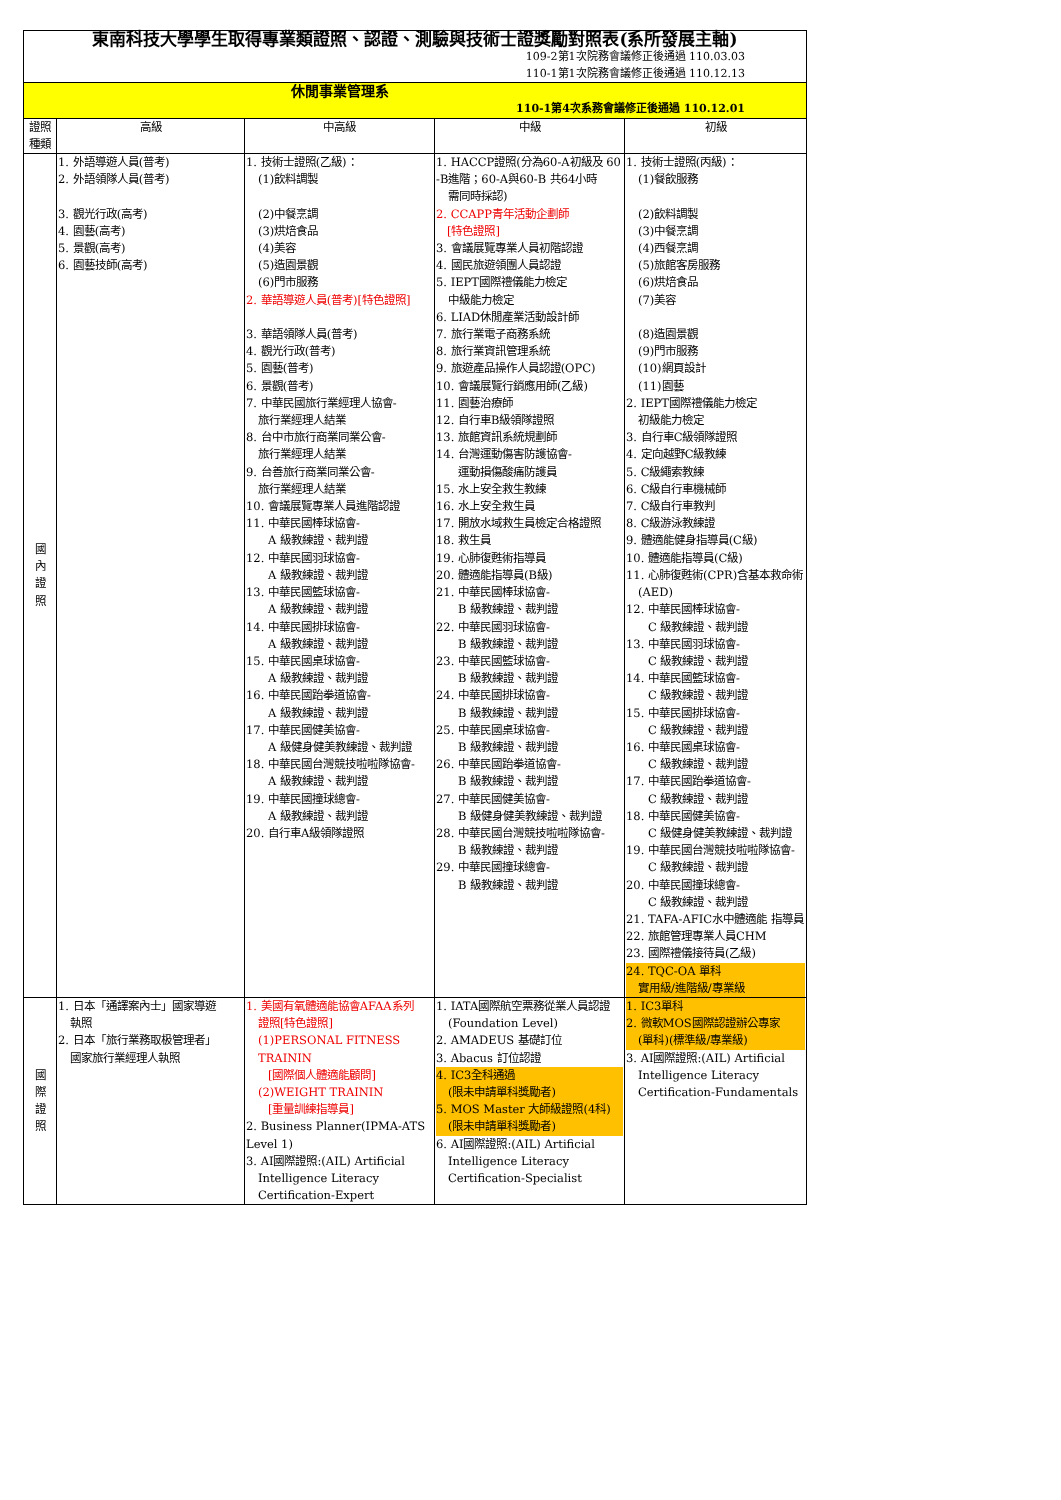| 東南科技大學學生取得專業類證照、認證、測驗與技術士證獎勵對照表(系所發展主軸) 109-2第1次院務會議修正後通過 110.03.03 110-1第1次院務會議修正後通過 110.12.13 | | | | |
| 休閒事業管理系 110-1第4次系務會議修正後通過 110.12.01 | | | | |
| 證照種類 | 高級 | 中高級 | 中級 | 初級 |
| 國 內 證 照 | 1. 外語導遊人員(普考) 2. 外語領隊人員(普考) 3. 觀光行政(高考) 4. 園藝(高考) 5. 景觀(高考) 6. 園藝技師(高考) | 1. 技術士證照(乙級)： (1)飲料調製 (2)中餐烹調 (3)烘焙食品 (4)美容 (5)造園景觀 (6)門市服務 2. 華語導遊人員(普考)[特色證照] 3. 華語領隊人員(普考) 4. 觀光行政(普考) 5. 園藝(普考) 6. 景觀(普考) 7. 中華民國旅行業經理人協會- 旅行業經理人結業 8. 台中市旅行商業同業公會- 旅行業經理人結業 9. 台善旅行商業同業公會- 旅行業經理人結業 10. 會議展覽專業人員進階認證 11. 中華民國棒球協會- A 級教練證、裁判證 12. 中華民國羽球協會- A 級教練證、裁判證 13. 中華民國籃球協會- A 級教練證、裁判證 14. 中華民國排球協會- A 級教練證、裁判證 15. 中華民國桌球協會- A 級教練證、裁判證 16. 中華民國跆拳道協會- A 級教練證、裁判證 17. 中華民國健美協會- A 級健身健美教練證、裁判證 18. 中華民國台灣競技啦啦隊協會- A 級教練證、裁判證 19. 中華民國撞球總會- A 級教練證、裁判證 20. 自行車A級領隊證照 | 1. HACCP證照(分為60-A初級及 60 -B進階；60-A與60-B 共64小時 需同時採認) 2. CCAPP青年活動企劃師 [特色證照] 3. 會議展覽專業人員初階認證 4. 國民旅遊領團人員認證 5. IEPT國際禮儀能力檢定 中級能力檢定 6. LIAD休閒產業活動設計師 7. 旅行業電子商務系統 8. 旅行業資訊管理系統 9. 旅遊產品操作人員認證(OPC) 10. 會議展覽行銷應用師(乙級) 11. 園藝治療師 12. 自行車B級領隊證照 13. 旅館資訊系統規劃師 14. 台灣運動傷害防護協會- 運動損傷酸痛防護員 15. 水上安全救生教練 16. 水上安全救生員 17. 開放水域救生員檢定合格證照 18. 救生員 19. 心肺復甦術指導員 20. 體適能指導員(B級) 21. 中華民國棒球協會- B 級教練證、裁判證 22. 中華民國羽球協會- B 級教練證、裁判證 23. 中華民國籃球協會- B 級教練證、裁判證 24. 中華民國排球協會- B 級教練證、裁判證 25. 中華民國桌球協會- B 級教練證、裁判證 26. 中華民國跆拳道協會- B 級教練證、裁判證 27. 中華民國健美協會- B 級健身健美教練證、裁判證 28. 中華民國台灣競技啦啦隊協會- B 級教練證、裁判證 29. 中華民國撞球總會- B 級教練證、裁判證 | 1. 技術士證照(丙級)： (1)餐飲服務 (2)飲料調製 (3)中餐烹調 (4)西餐烹調 (5)旅館客房服務 (6)烘焙食品 (7)美容 (8)造園景觀 (9)門市服務 (10)網頁設計 (11)園藝 2. IEPT國際禮儀能力檢定 初級能力檢定 3. 自行車C級領隊證照 4. 定向越野C級教練 5. C級繩索教練 6. C級自行車機械師 7. C級自行車教判 8. C級游泳教練證 9. 體適能健身指導員(C級) 10. 體適能指導員(C級) 11. 心肺復甦術(CPR)含基本救命術 (AED) 12. 中華民國棒球協會- C 級教練證、裁判證 13. 中華民國羽球協會- C 級教練證、裁判證 14. 中華民國籃球協會- C 級教練證、裁判證 15. 中華民國排球協會- C 級教練證、裁判證 16. 中華民國桌球協會- C 級教練證、裁判證 17. 中華民國跆拳道協會- C 級教練證、裁判證 18. 中華民國健美協會- C 級健身健美教練證、裁判證 19. 中華民國台灣競技啦啦隊協會- C 級教練證、裁判證 20. 中華民國撞球總會- C 級教練證、裁判證 21. TAFA-AFIC水中體適能 指導員 22. 旅館管理專業人員CHM 23. 國際禮儀接待員(乙級) 24. TQC-OA 單科 實用級/進階級/專業級 |
| 國 際 證 照 | 1. 日本「通譯案內士」國家導遊 執照 2. 日本「旅行業務取极管理者」 國家旅行業經理人執照 | 1. 美國有氧體適能協會AFAA系列 證照[特色證照] (1)PERSONAL FITNESS TRAININ [國際個人體適能顧問] (2)WEIGHT TRAININ [重量訓練指導員] 2. Business Planner(IPMA-ATS Level 1) 3. AI國際證照:(AIL) Artificial Intelligence Literacy Certification-Expert | 1. IATA國際航空票務從業人員認證 (Foundation Level) 2. AMADEUS 基礎訂位 3. Abacus 訂位認證 4. IC3全科通過 (限未申請單科獎勵者) 5. MOS Master 大師級證照(4科) (限未申請單科獎勵者) 6. AI國際證照:(AIL) Artificial Intelligence Literacy Certification-Specialist | 1. IC3單科 2. 微軟MOS國際認證辦公專家 (單科)(標準級/專業級) 3. AI國際證照:(AIL) Artificial Intelligence Literacy Certification-Fundamentals |